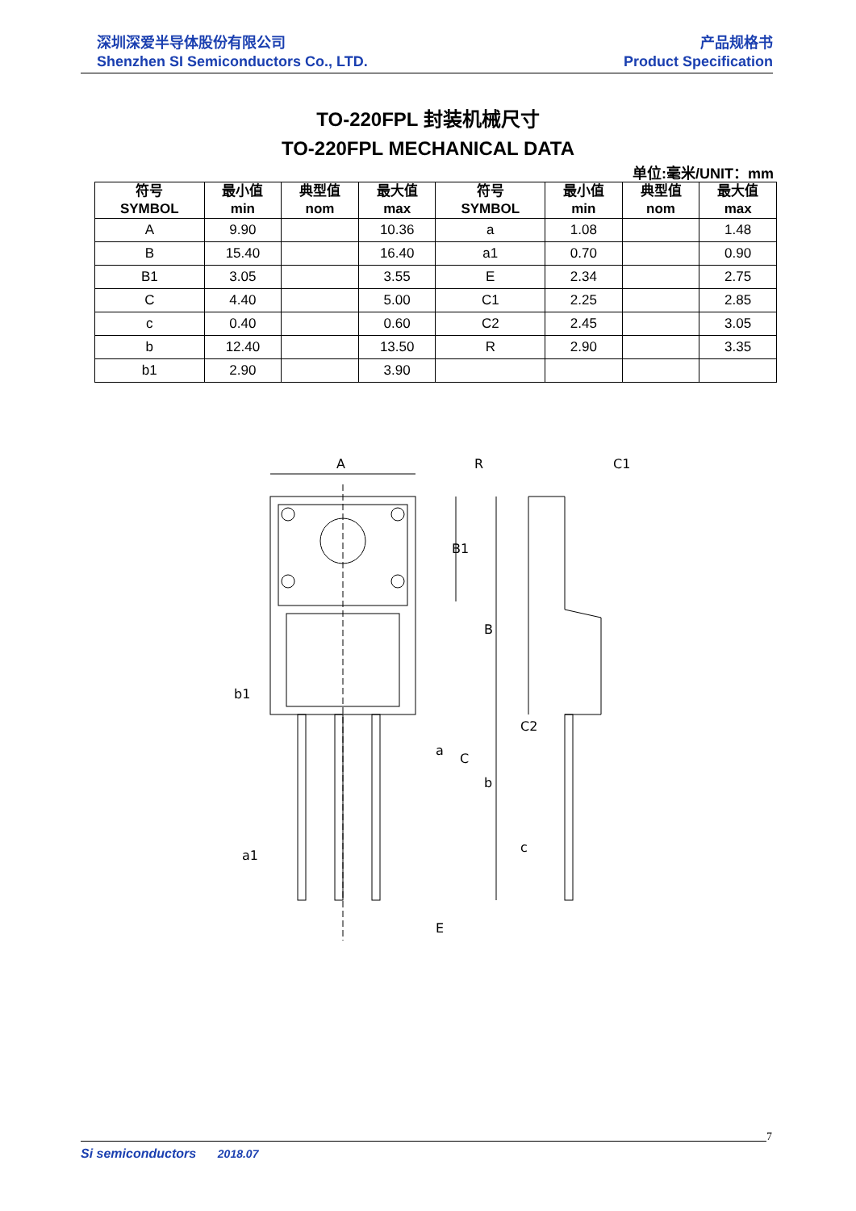深圳深爱半导体股份有限公司
Shenzhen SI Semiconductors Co., LTD.
产品规格书
Product Specification
TO-220FPL 封装机械尺寸
TO-220FPL MECHANICAL DATA
单位:毫米/UNIT：mm
| 符号 SYMBOL | 最小值 min | 典型值 nom | 最大值 max | 符号 SYMBOL | 最小值 min | 典型值 nom | 最大值 max |
| --- | --- | --- | --- | --- | --- | --- | --- |
| A | 9.90 | | 10.36 | a | 1.08 | | 1.48 |
| B | 15.40 | | 16.40 | a1 | 0.70 | | 0.90 |
| B1 | 3.05 | | 3.55 | E | 2.34 | | 2.75 |
| C | 4.40 | | 5.00 | C1 | 2.25 | | 2.85 |
| c | 0.40 | | 0.60 | C2 | 2.45 | | 3.05 |
| b | 12.40 | | 13.50 | R | 2.90 | | 3.35 |
| b1 | 2.90 | | 3.90 | | | | |
A
R
C1
B1
B
b1
b
a
a1
E
C2
C
c
Si semiconductors 2018.07
7